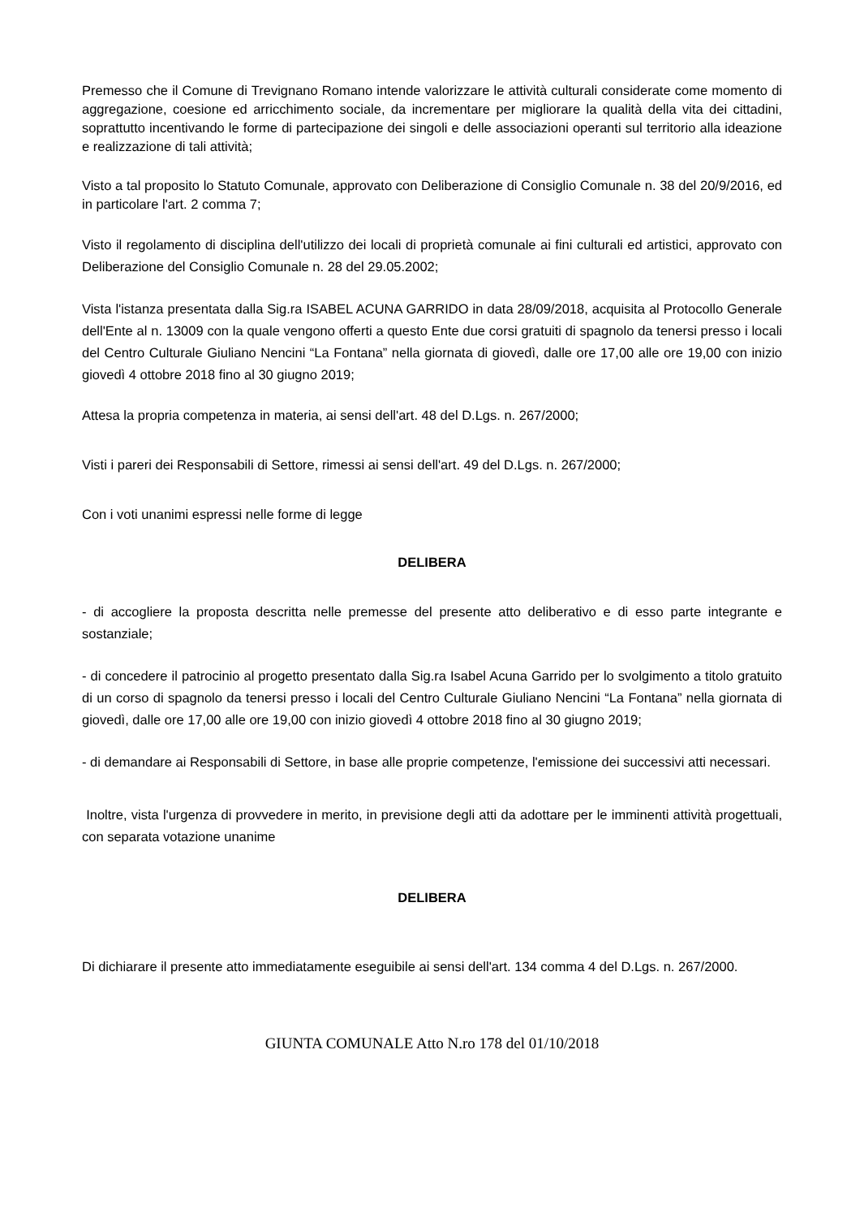Premesso che il Comune di Trevignano Romano intende valorizzare le attività culturali considerate come momento di aggregazione, coesione ed arricchimento sociale, da incrementare per migliorare la qualità della vita dei cittadini, soprattutto incentivando le forme di partecipazione dei singoli e delle associazioni operanti sul territorio alla ideazione e realizzazione di tali attività;
Visto a tal proposito lo Statuto Comunale, approvato con Deliberazione di Consiglio Comunale n. 38 del 20/9/2016, ed in particolare l'art. 2 comma 7;
Visto il regolamento di disciplina dell'utilizzo dei locali di proprietà comunale ai fini culturali ed artistici, approvato con Deliberazione del Consiglio Comunale n. 28 del 29.05.2002;
Vista l'istanza presentata dalla Sig.ra ISABEL ACUNA GARRIDO in data 28/09/2018, acquisita al Protocollo Generale dell'Ente al n. 13009 con la quale vengono offerti a questo Ente due corsi gratuiti di spagnolo da tenersi presso i locali del Centro Culturale Giuliano Nencini “La Fontana” nella giornata di giovedì, dalle ore 17,00 alle ore 19,00 con inizio giovedì 4 ottobre 2018 fino al 30 giugno 2019;
Attesa la propria competenza in materia, ai sensi dell'art. 48 del D.Lgs. n. 267/2000;
Visti i pareri dei Responsabili di Settore, rimessi ai sensi dell'art. 49 del D.Lgs. n. 267/2000;
Con i voti unanimi espressi nelle forme di legge
DELIBERA
- di accogliere la proposta descritta nelle premesse del presente atto deliberativo e di esso parte integrante e sostanziale;
- di concedere il patrocinio al progetto presentato dalla Sig.ra Isabel Acuna Garrido per lo svolgimento a titolo gratuito di un corso di spagnolo da tenersi presso i locali del Centro Culturale Giuliano Nencini “La Fontana” nella giornata di giovedì, dalle ore 17,00 alle ore 19,00 con inizio giovedì 4 ottobre 2018 fino al 30 giugno 2019;
- di demandare ai Responsabili di Settore, in base alle proprie competenze, l'emissione dei successivi atti necessari.
Inoltre, vista l'urgenza di provvedere in merito, in previsione degli atti da adottare per le imminenti attività progettuali, con separata votazione unanime
DELIBERA
Di dichiarare il presente atto immediatamente eseguibile ai sensi dell'art. 134 comma 4 del D.Lgs. n. 267/2000.
GIUNTA COMUNALE Atto N.ro 178 del 01/10/2018